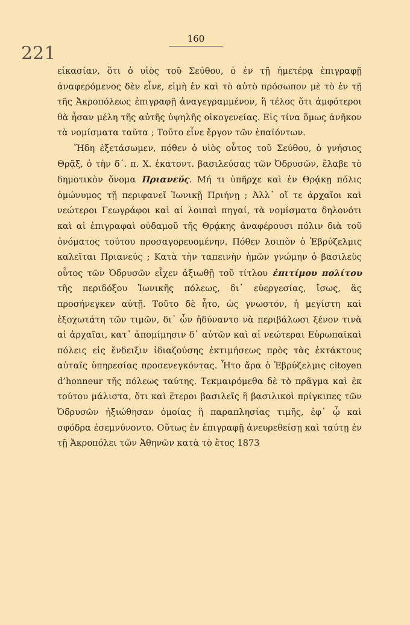221 160
εἰκασίαν, ὅτι ὁ υἱὸς τοῦ Σεύθου, ὁ ἐν τῇ ἡμετέρᾳ ἐπιγραφῇ ἀναφερόμενος δὲν εἶνε, εἰμὴ ἐν καὶ τὸ αὐτὸ πρόσωπον μὲ τὸ ἐν τῇ τῆς Ἀκροπόλεως ἐπιγραφῇ ἀναγεγραμμένον, ἢ τέλος ὅτι ἀμφότεροι θὰ ἦσαν μέλη τῆς αὐτῆς ὑψηλῆς οἰκογενείας. Εἰς τίνα ὅμως ἀνῆκον τὰ νομίσματα ταῦτα ; Τοῦτο εἶνε ἔργον τῶν ἐπαϊόντων.
Ἤδη ἐξετάσωμεν, πόθεν ὁ υἱὸς οὗτος τοῦ Σεύθου, ὁ γνήσιος Θρᾷξ, ὁ τὴν δ΄. π. Χ. ἑκατοντ. βασιλεύσας τῶν Ὀδρυσῶν, ἔλαβε τὸ δημοτικὸν ὄνομα Πριανεύς. Μή τι ὑπῆρχε καὶ ἐν Θρᾴκῃ πόλις ὁμώνυμος τῇ περιφανεῖ Ἰωνικῇ Πριήνῃ ; Ἀλλ᾽ οἵ τε ἀρχαῖοι καὶ νεώτεροι Γεωγράφοι καὶ αἱ λοιπαὶ πηγαί, τὰ νομίσματα δηλονότι καὶ αἱ ἐπιγραφαὶ οὐδαμοῦ τῆς Θρᾴκης ἀναφέρουσι πόλιν διὰ τοῦ ὀνόματος τούτου προσαγορευομένην. Πόθεν λοιπὸν ὁ Ἑβρύζελμις καλεῖται Πριανεύς ; Κατὰ τὴν ταπεινὴν ἡμῶν γνώμην ὁ βασιλεὺς οὗτος τῶν Ὀδρυσῶν εἶχεν ἀξιωθῇ τοῦ τίτλου ἐπιτίμου πολίτου τῆς περιδόξου Ἰωνικῆς πόλεως, δι᾽ εὐεργεσίας, ἴσως, ἃς προσήνεγκεν αὐτῇ. Τοῦτο δὲ ἦτο, ὡς γνωστόν, ἡ μεγίστη καὶ ἐξοχωτάτη τῶν τιμῶν, δι᾽ ὧν ἠδύναντο νὰ περιβάλωσι ξένον τινὰ αἱ ἀρχαῖαι, κατ᾽ ἀπομίμησιν δ᾽ αὐτῶν καὶ αἱ νεώτεραι Εὐρωπαϊκαὶ πόλεις εἰς ἔνδειξιν ἰδιαζούσης ἐκτιμήσεως πρὸς τὰς ἐκτάκτους αὐταῖς ὑπηρεσίας προσενεγκόντας. Ἦτο ἄρα ὁ Ἑβρύζελμις citoyen d’honneur τῆς πόλεως ταύτης. Τεκμαιρόμεθα δὲ τὸ πρᾶγμα καὶ ἐκ τούτου μάλιστα, ὅτι καὶ ἕτεροι βασιλεῖς ἢ βασιλικοὶ πρίγκιπες τῶν Ὀδρυσῶν ἠξιώθησαν ὁμοίας ἢ παραπλησίας τιμῆς, ἐφ᾽ ᾧ καὶ σφόδρα ἐσεμνύνοντο. Οὕτως ἐν ἐπιγραφῇ ἀνευρεθείσῃ καὶ ταύτῃ ἐν τῇ Ἀκροπόλει τῶν Ἀθηνῶν κατὰ τὸ ἔτος 1873